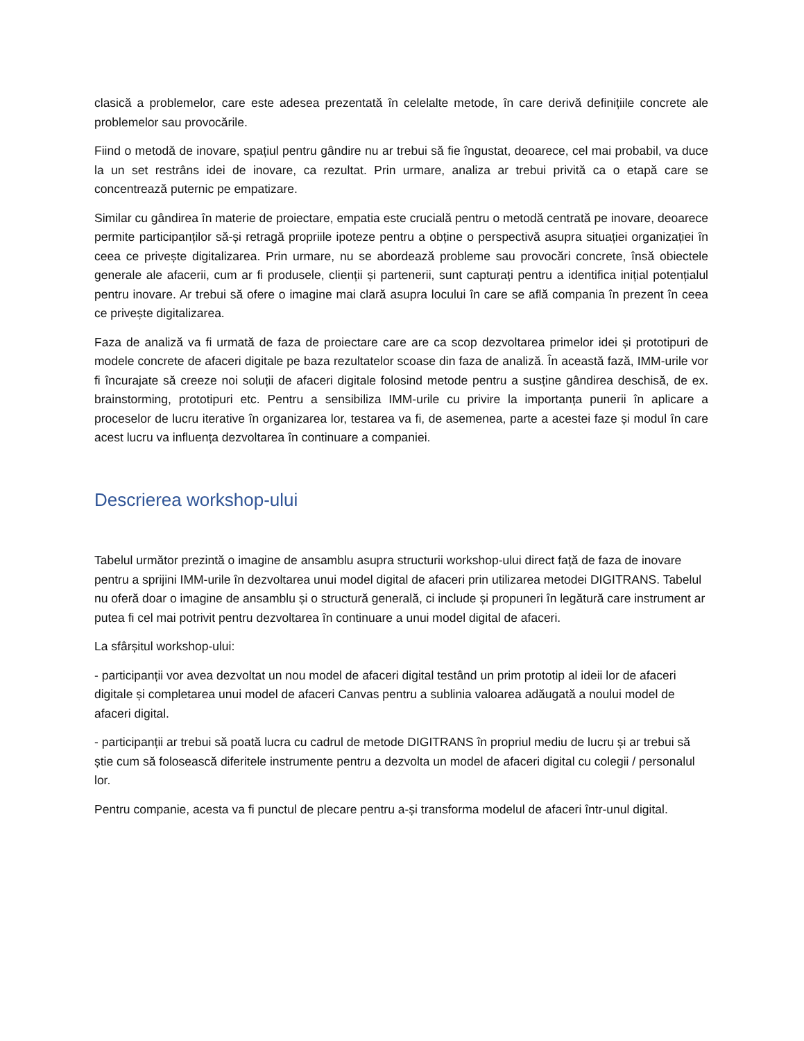clasică a problemelor, care este adesea prezentată în celelalte metode, în care derivă definițiile concrete ale problemelor sau provocările.
Fiind o metodă de inovare, spațiul pentru gândire nu ar trebui să fie îngustat, deoarece, cel mai probabil, va duce la un set restrâns idei de inovare, ca rezultat. Prin urmare, analiza ar trebui privită ca o etapă care se concentrează puternic pe empatizare.
Similar cu gândirea în materie de proiectare, empatia este crucială pentru o metodă centrată pe inovare, deoarece permite participanților să-și retragă propriile ipoteze pentru a obține o perspectivă asupra situației organizației în ceea ce privește digitalizarea. Prin urmare, nu se abordează probleme sau provocări concrete, însă obiectele generale ale afacerii, cum ar fi produsele, clienții și partenerii, sunt capturați pentru a identifica inițial potențialul pentru inovare. Ar trebui să ofere o imagine mai clară asupra locului în care se află compania în prezent în ceea ce privește digitalizarea.
Faza de analiză va fi urmată de faza de proiectare care are ca scop dezvoltarea primelor idei și prototipuri de modele concrete de afaceri digitale pe baza rezultatelor scoase din faza de analiză. În această fază, IMM-urile vor fi încurajate să creeze noi soluții de afaceri digitale folosind metode pentru a susține gândirea deschisă, de ex. brainstorming, prototipuri etc. Pentru a sensibiliza IMM-urile cu privire la importanța punerii în aplicare a proceselor de lucru iterative în organizarea lor, testarea va fi, de asemenea, parte a acestei faze și modul în care acest lucru va influența dezvoltarea în continuare a companiei.
Descrierea workshop-ului
Tabelul următor prezintă o imagine de ansamblu asupra structurii workshop-ului direct față de faza de inovare pentru a sprijini IMM-urile în dezvoltarea unui model digital de afaceri prin utilizarea metodei DIGITRANS. Tabelul nu oferă doar o imagine de ansamblu și o structură generală, ci include și propuneri în legătură care instrument ar putea fi cel mai potrivit pentru dezvoltarea în continuare a unui model digital de afaceri.
La sfârșitul workshop-ului:
- participanții vor avea dezvoltat un nou model de afaceri digital testând un prim prototip al ideii lor de afaceri digitale și completarea unui model de afaceri Canvas pentru a sublinia valoarea adăugată a noului model de afaceri digital.
- participanții ar trebui să poată lucra cu cadrul de metode DIGITRANS în propriul mediu de lucru și ar trebui să știe cum să folosească diferitele instrumente pentru a dezvolta un model de afaceri digital cu colegii / personalul lor.
Pentru companie, acesta va fi punctul de plecare pentru a-și transforma modelul de afaceri într-unul digital.